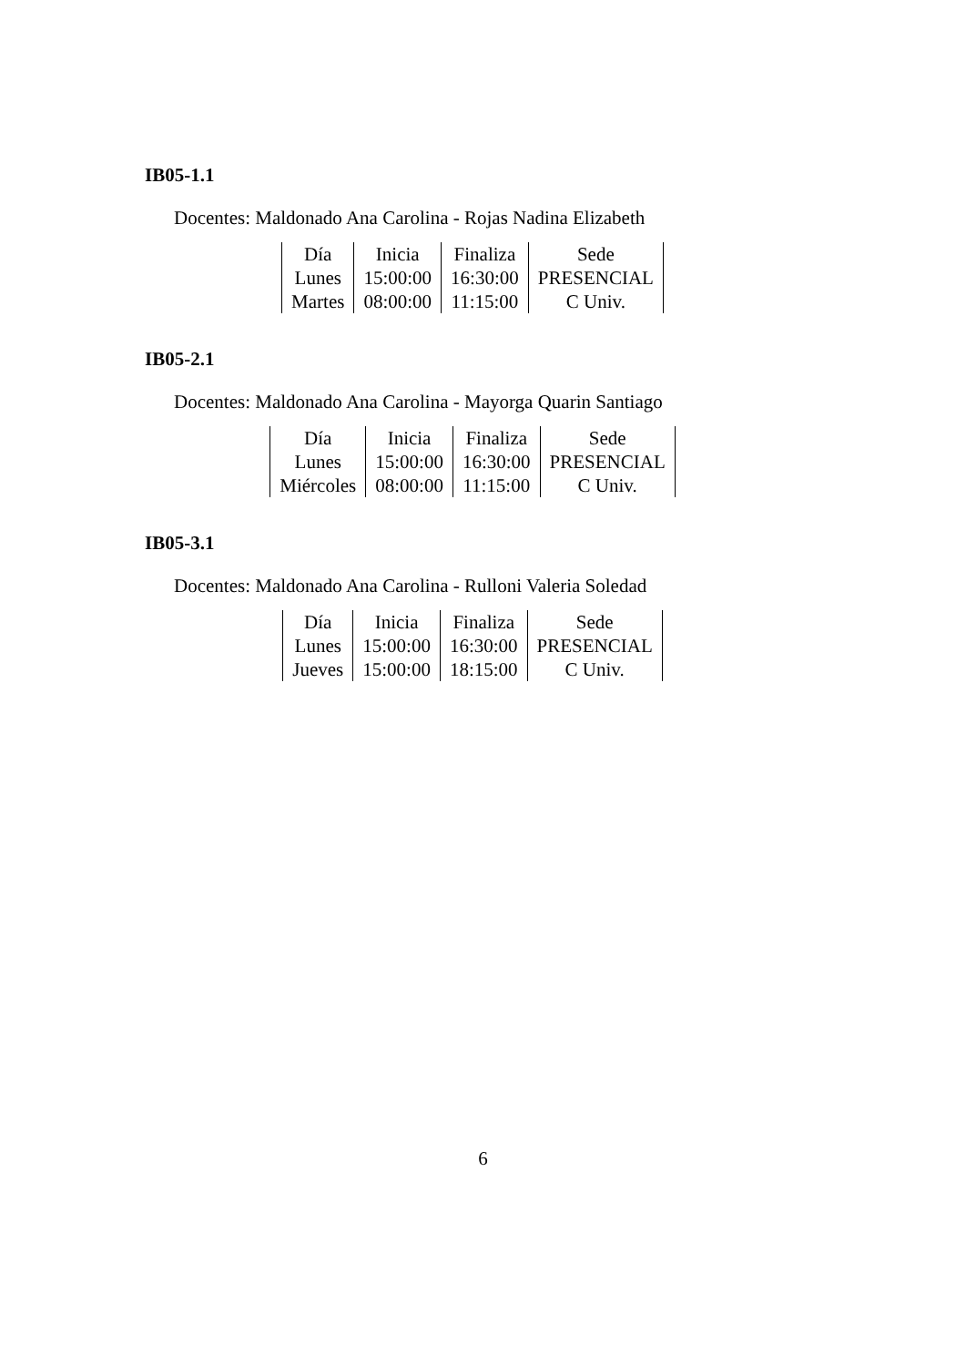IB05-1.1
Docentes: Maldonado Ana Carolina - Rojas Nadina Elizabeth
| Día | Inicia | Finaliza | Sede |
| Lunes | 15:00:00 | 16:30:00 | PRESENCIAL |
| Martes | 08:00:00 | 11:15:00 | C Univ. |
IB05-2.1
Docentes: Maldonado Ana Carolina - Mayorga Quarin Santiago
| Día | Inicia | Finaliza | Sede |
| Lunes | 15:00:00 | 16:30:00 | PRESENCIAL |
| Miércoles | 08:00:00 | 11:15:00 | C Univ. |
IB05-3.1
Docentes: Maldonado Ana Carolina - Rulloni Valeria Soledad
| Día | Inicia | Finaliza | Sede |
| Lunes | 15:00:00 | 16:30:00 | PRESENCIAL |
| Jueves | 15:00:00 | 18:15:00 | C Univ. |
6